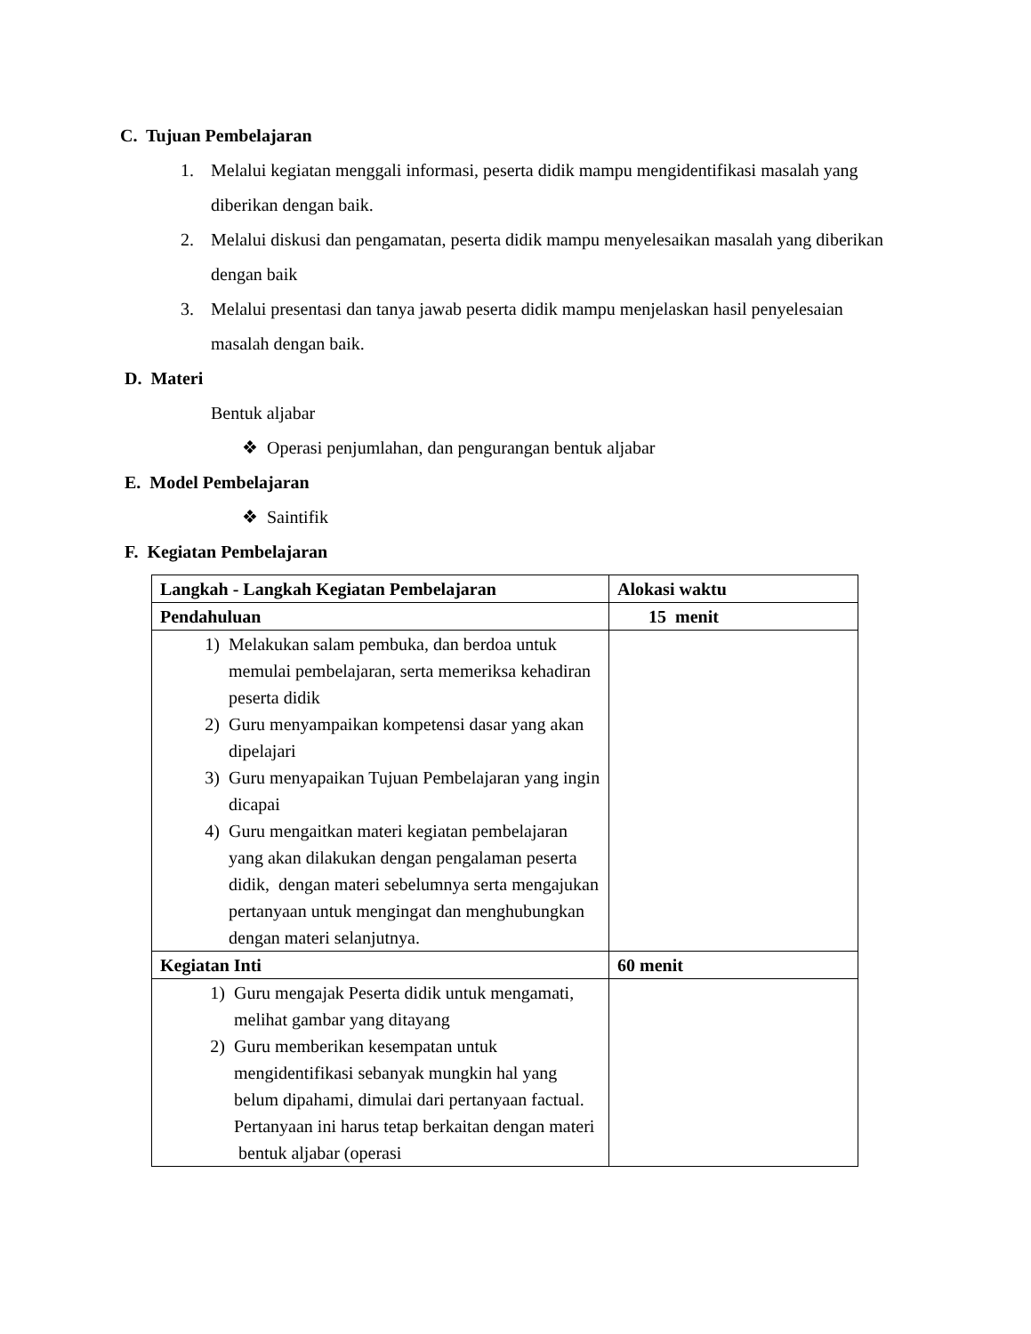C. Tujuan Pembelajaran
1. Melalui kegiatan menggali informasi, peserta didik mampu mengidentifikasi masalah yang diberikan dengan baik.
2. Melalui diskusi dan pengamatan, peserta didik mampu menyelesaikan masalah yang diberikan dengan baik
3. Melalui presentasi dan tanya jawab peserta didik mampu menjelaskan hasil penyelesaian masalah dengan baik.
D. Materi
Bentuk aljabar
❖ Operasi penjumlahan, dan pengurangan bentuk aljabar
E. Model Pembelajaran
❖ Saintifik
F. Kegiatan Pembelajaran
| Langkah - Langkah Kegiatan Pembelajaran | Alokasi waktu |
| --- | --- |
| Pendahuluan | 15 menit |
| 1) Melakukan salam pembuka, dan berdoa untuk memulai pembelajaran, serta memeriksa kehadiran peserta didik 2) Guru menyampaikan kompetensi dasar yang akan dipelajari 3) Guru menyapaikan Tujuan Pembelajaran yang ingin dicapai 4) Guru mengaitkan materi kegiatan pembelajaran yang akan dilakukan dengan pengalaman peserta didik, dengan materi sebelumnya serta mengajukan pertanyaan untuk mengingat dan menghubungkan dengan materi selanjutnya. | |
| Kegiatan Inti | 60 menit |
| 1) Guru mengajak Peserta didik untuk mengamati, melihat gambar yang ditayang 2) Guru memberikan kesempatan untuk mengidentifikasi sebanyak mungkin hal yang belum dipahami, dimulai dari pertanyaan factual. Pertanyaan ini harus tetap berkaitan dengan materi bentuk aljabar (operasi | |